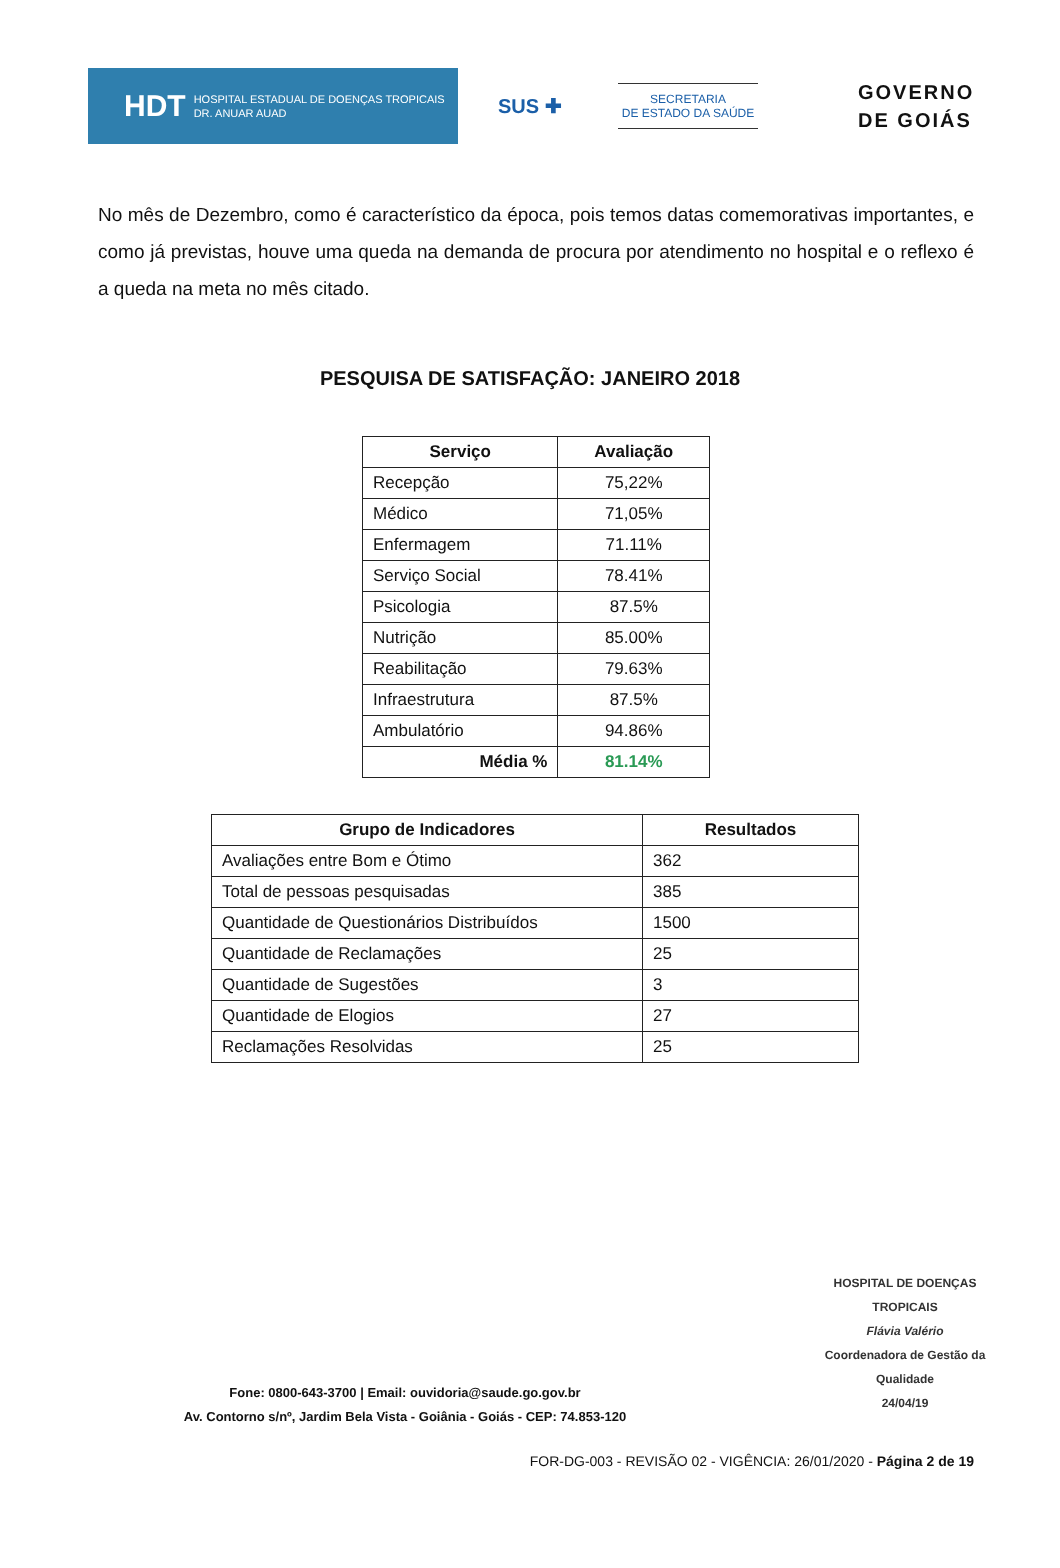HDT HOSPITAL ESTADUAL DE DOENÇAS TROPICAIS
DR. ANUAR AUAD
SUS ✚
SECRETARIA
DE ESTADO DA SAÚDE
GOVERNO
DE GOIÁS
No mês de Dezembro, como é característico da época, pois temos datas comemorativas importantes, e como já previstas, houve uma queda na demanda de procura por atendimento no hospital e o reflexo é a queda na meta no mês citado.
PESQUISA DE SATISFAÇÃO: JANEIRO 2018
| Serviço | Avaliação |
| --- | --- |
| Recepção | 75,22% |
| Médico | 71,05% |
| Enfermagem | 71.11% |
| Serviço Social | 78.41% |
| Psicologia | 87.5% |
| Nutrição | 85.00% |
| Reabilitação | 79.63% |
| Infraestrutura | 87.5% |
| Ambulatório | 94.86% |
| Média % | 81.14% |
| Grupo de Indicadores | Resultados |
| --- | --- |
| Avaliações entre Bom e Ótimo | 362 |
| Total de pessoas pesquisadas | 385 |
| Quantidade de Questionários Distribuídos | 1500 |
| Quantidade de Reclamações | 25 |
| Quantidade de Sugestões | 3 |
| Quantidade de Elogios | 27 |
| Reclamações Resolvidas | 25 |
HOSPITAL DE DOENÇAS TROPICAIS
Flávia Valério
Coordenadora de Gestão da Qualidade
24/04/19
Fone: 0800-643-3700 | Email: ouvidoria@saude.go.gov.br
Av. Contorno s/nº, Jardim Bela Vista - Goiânia - Goiás - CEP: 74.853-120
FOR-DG-003 - REVISÃO 02 - VIGÊNCIA: 26/01/2020 - Página 2 de 19